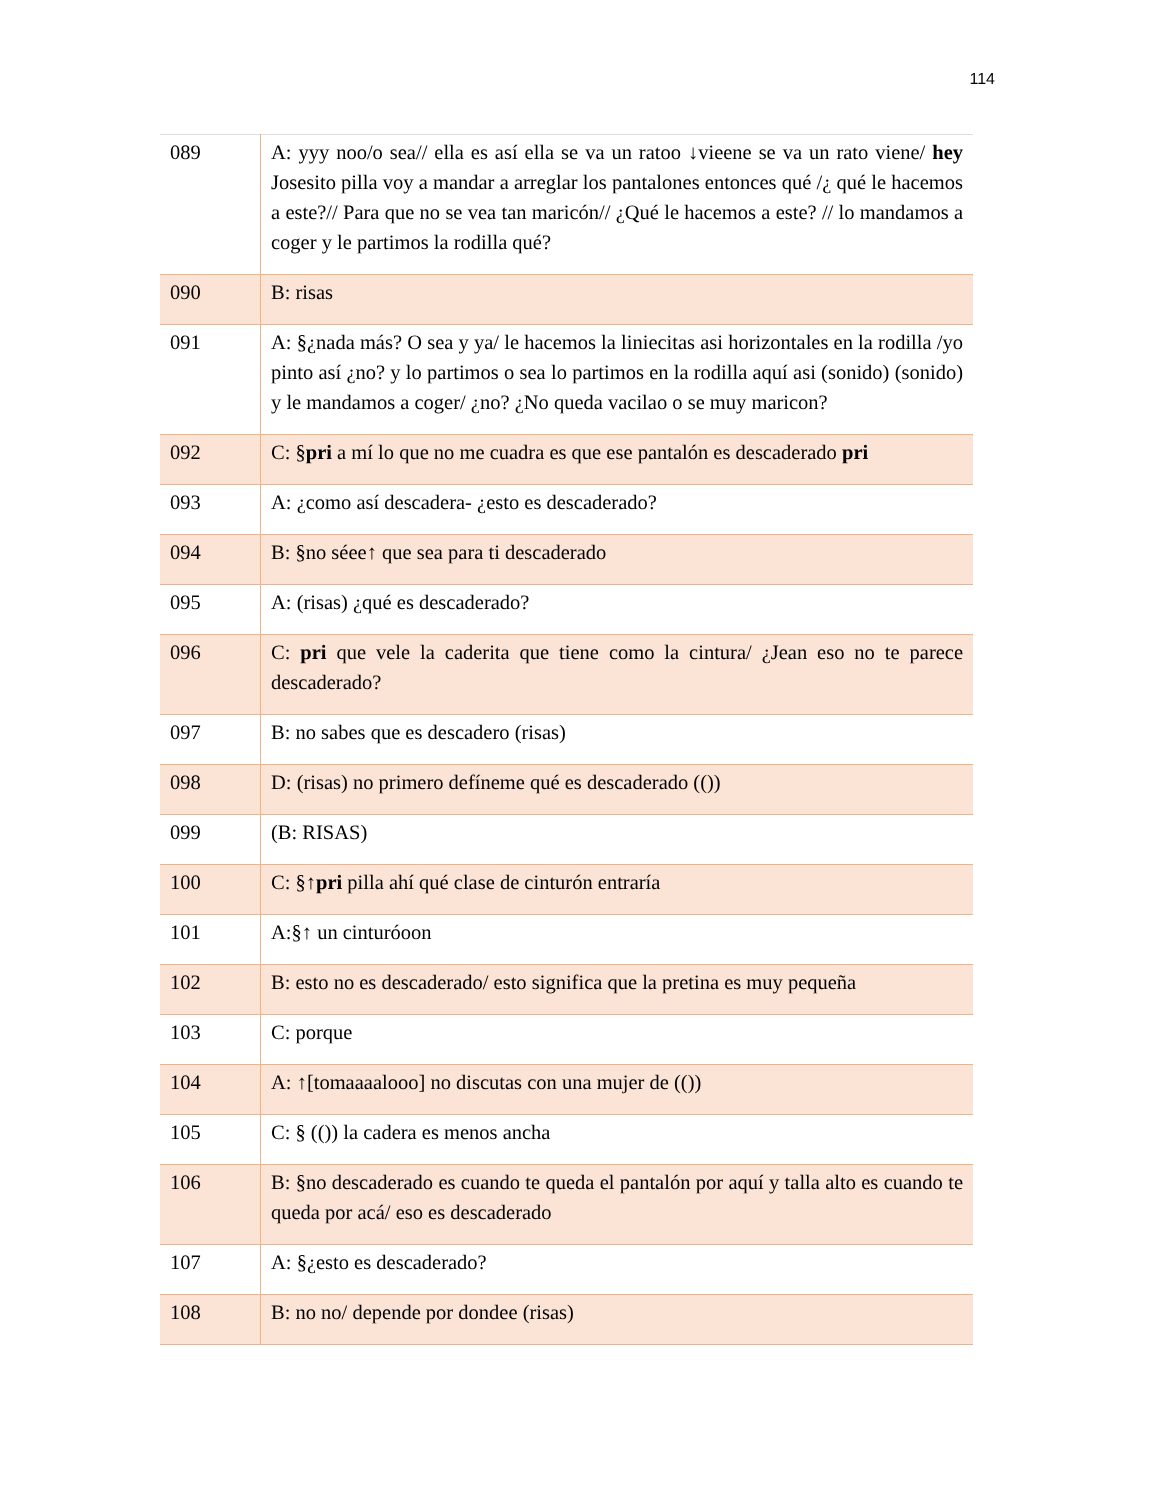114
| 089 | A: yyy noo/o sea// ella es así ella se va un ratoo ↓vieene se va un rato viene/ hey Josesito pilla voy a mandar a arreglar los pantalones entonces qué /¿ qué le hacemos a este?// Para que no se vea tan maricón// ¿Qué le hacemos a este? // lo mandamos a coger y le partimos la rodilla qué? |
| 090 | B: risas |
| 091 | A: §¿nada más? O sea y ya/ le hacemos la liniecitas asi horizontales en la rodilla /yo pinto así ¿no? y lo partimos o sea lo partimos en la rodilla aquí asi (sonido) (sonido) y le mandamos a coger/ ¿no? ¿No queda vacilao o se muy maricon? |
| 092 | C: § pri a mí lo que no me cuadra es que ese pantalón es descaderado pri |
| 093 | A: ¿como así descadera- ¿esto es descaderado? |
| 094 | B: §no séee↑ que sea para ti descaderado |
| 095 | A: (risas) ¿qué es descaderado? |
| 096 | C: pri que vele la caderita que tiene como la cintura/ ¿Jean eso no te parece descaderado? |
| 097 | B: no sabes que es descadero (risas) |
| 098 | D: (risas) no primero defíneme qué es descaderado (()) |
| 099 | (B: RISAS) |
| 100 | C: §↑ pri pilla ahí qué clase de cinturón entraría |
| 101 | A:§↑ un cinturóoon |
| 102 | B: esto no es descaderado/ esto significa que la pretina es muy pequeña |
| 103 | C: porque |
| 104 | A: ↑[tomaaaalooo] no discutas con una mujer de (()) |
| 105 | C: § (()) la cadera es menos ancha |
| 106 | B: §no descaderado es cuando te queda el pantalón por aquí y talla alto es cuando te queda por acá/ eso es descaderado |
| 107 | A: §¿esto es descaderado? |
| 108 | B: no no/ depende por dondee (risas) |